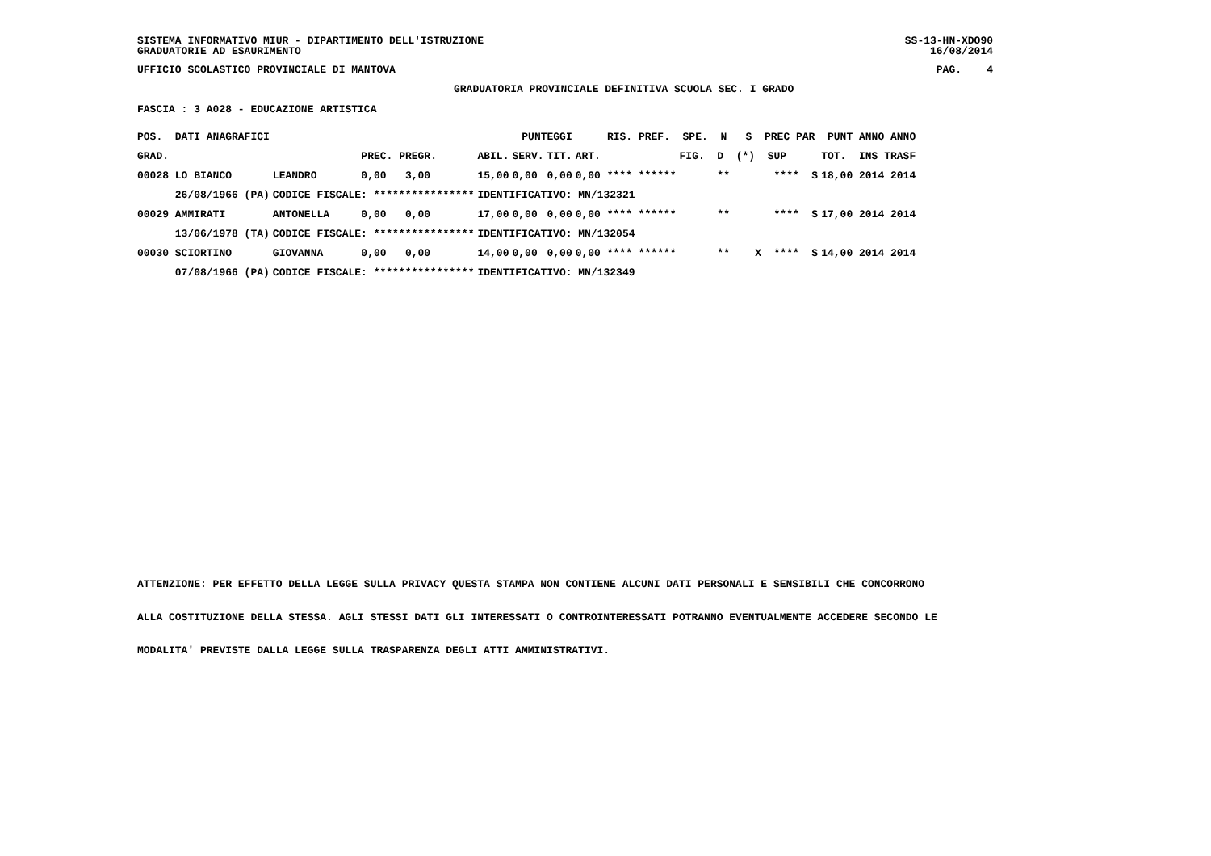SISTEMA INFORMATIVO MIUR - DIPARTIMENTO DELL'ISTRUZIONE
GRADUATORIE AD ESAURIMENTO
SS-13-HN-XDO90
16/08/2014
UFFICIO SCOLASTICO PROVINCIALE DI MANTOVA
PAG. 4
GRADUATORIA PROVINCIALE DEFINITIVA SCUOLA SEC. I GRADO
FASCIA : 3 A028 - EDUCAZIONE ARTISTICA
| POS. DATI ANAGRAFICI | | PUNTEGGI | | | | RIS. PREF. SPE. N S PREC PAR PUNT ANNO ANNO | | |
| --- | --- | --- | --- | --- | --- | --- | --- | --- |
| GRAD. | | PREC. PREGR. | ABIL. | SERV. | TIT. | ART. | FIG. D (*) SUP | TOT. INS TRASF |
| 00028 LO BIANCO | LEANDRO | 0,00 3,00 | 15,00 | 0,00 | 0,00 | 0,00 **** ****** | ** **** S | 18,00 2014 2014 |
| 26/08/1966 (PA) | CODICE FISCALE: **************** | | IDENTIFICATIVO: MN/132321 | | | | | |
| 00029 AMMIRATI | ANTONELLA | 0,00 0,00 | 17,00 | 0,00 | 0,00 | 0,00 **** ****** | ** **** S | 17,00 2014 2014 |
| 13/06/1978 (TA) | CODICE FISCALE: **************** | | IDENTIFICATIVO: MN/132054 | | | | | |
| 00030 SCIORTINO | GIOVANNA | 0,00 0,00 | 14,00 | 0,00 | 0,00 | 0,00 **** ****** | ** X **** S | 14,00 2014 2014 |
| 07/08/1966 (PA) | CODICE FISCALE: **************** | | IDENTIFICATIVO: MN/132349 | | | | | |
ATTENZIONE: PER EFFETTO DELLA LEGGE SULLA PRIVACY QUESTA STAMPA NON CONTIENE ALCUNI DATI PERSONALI E SENSIBILI CHE CONCORRONO
ALLA COSTITUZIONE DELLA STESSA. AGLI STESSI DATI GLI INTERESSATI O CONTROINTERESSATI POTRANNO EVENTUALMENTE ACCEDERE SECONDO LE
MODALITA' PREVISTE DALLA LEGGE SULLA TRASPARENZA DEGLI ATTI AMMINISTRATIVI.